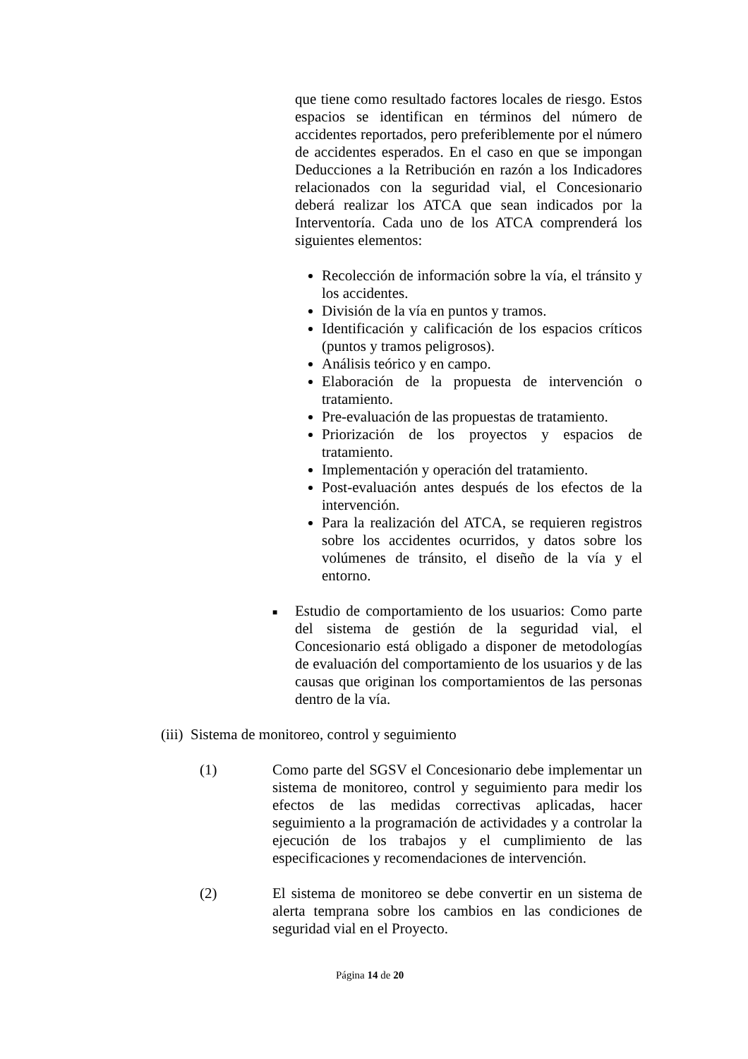que tiene como resultado factores locales de riesgo. Estos espacios se identifican en términos del número de accidentes reportados, pero preferiblemente por el número de accidentes esperados. En el caso en que se impongan Deducciones a la Retribución en razón a los Indicadores relacionados con la seguridad vial, el Concesionario deberá realizar los ATCA que sean indicados por la Interventoría. Cada uno de los ATCA comprenderá los siguientes elementos:
Recolección de información sobre la vía, el tránsito y los accidentes.
División de la vía en puntos y tramos.
Identificación y calificación de los espacios críticos (puntos y tramos peligrosos).
Análisis teórico y en campo.
Elaboración de la propuesta de intervención o tratamiento.
Pre-evaluación de las propuestas de tratamiento.
Priorización de los proyectos y espacios de tratamiento.
Implementación y operación del tratamiento.
Post-evaluación antes después de los efectos de la intervención.
Para la realización del ATCA, se requieren registros sobre los accidentes ocurridos, y datos sobre los volúmenes de tránsito, el diseño de la vía y el entorno.
■
Estudio de comportamiento de los usuarios: Como parte del sistema de gestión de la seguridad vial, el Concesionario está obligado a disponer de metodologías de evaluación del comportamiento de los usuarios y de las causas que originan los comportamientos de las personas dentro de la vía.
(iii) Sistema de monitoreo, control y seguimiento
(1) Como parte del SGSV el Concesionario debe implementar un sistema de monitoreo, control y seguimiento para medir los efectos de las medidas correctivas aplicadas, hacer seguimiento a la programación de actividades y a controlar la ejecución de los trabajos y el cumplimiento de las especificaciones y recomendaciones de intervención.
(2) El sistema de monitoreo se debe convertir en un sistema de alerta temprana sobre los cambios en las condiciones de seguridad vial en el Proyecto.
Página 14 de 20